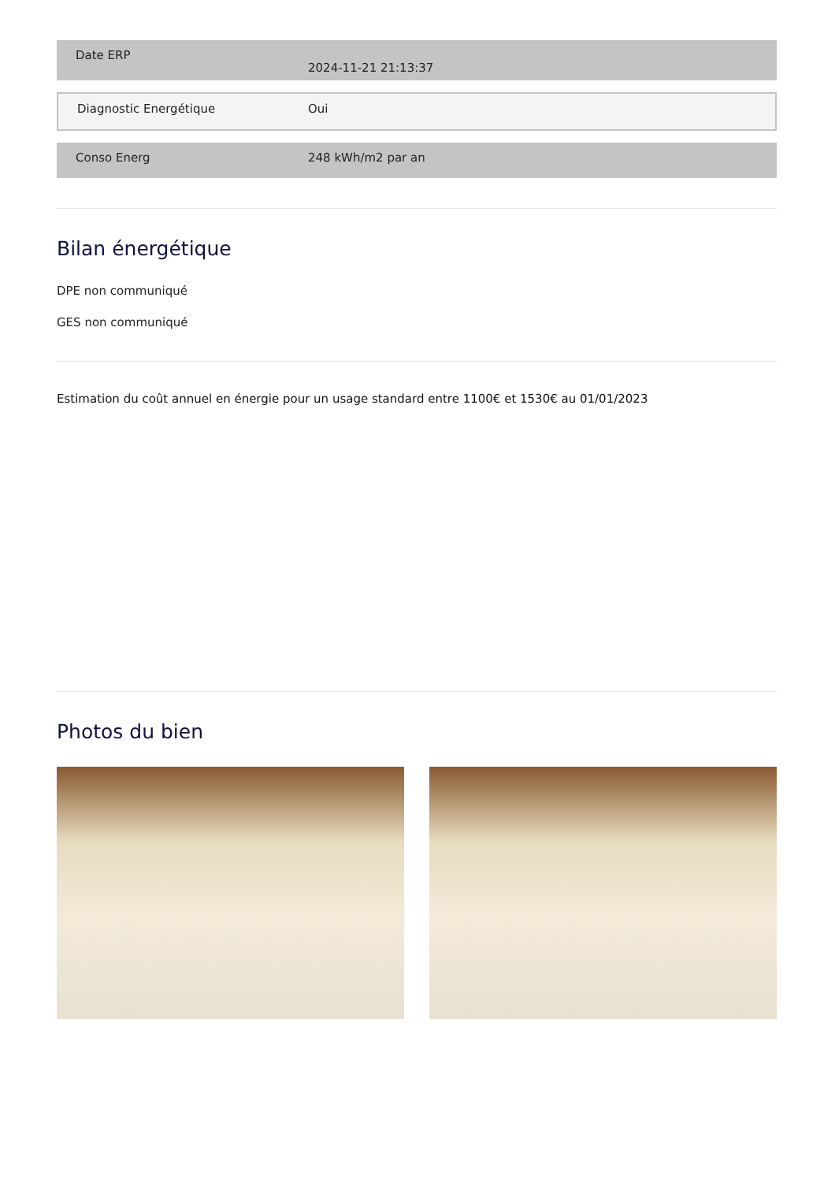| Date ERP | 2024-11-21 21:13:37 |
| Diagnostic Energétique | Oui |
| Conso Energ | 248 kWh/m2 par an |
Bilan énergétique
DPE non communiqué
GES non communiqué
Estimation du coût annuel en énergie pour un usage standard entre 1100€ et 1530€ au 01/01/2023
Photos du bien